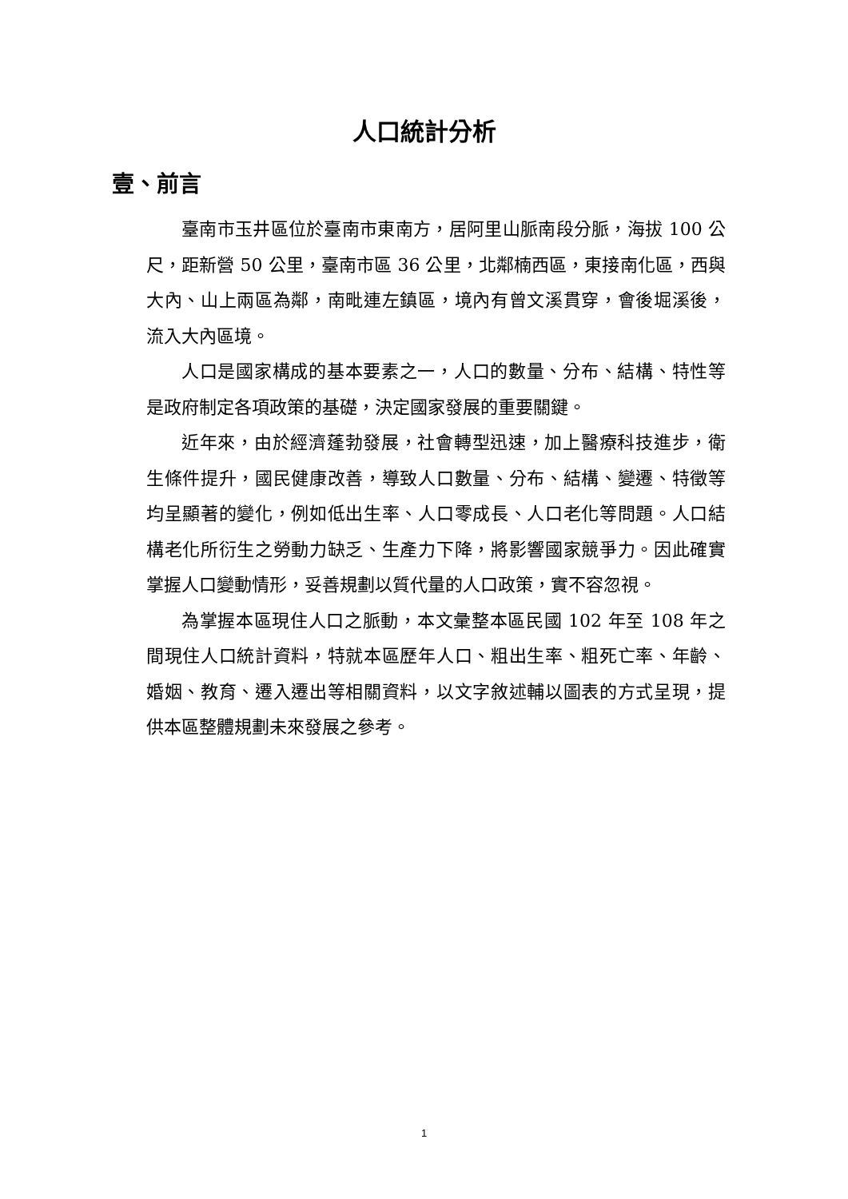人口統計分析
壹、前言
臺南市玉井區位於臺南市東南方，居阿里山脈南段分脈，海拔 100 公尺，距新營 50 公里，臺南市區 36 公里，北鄰楠西區，東接南化區，西與大內、山上兩區為鄰，南毗連左鎮區，境內有曾文溪貫穿，會後堀溪後，流入大內區境。
人口是國家構成的基本要素之一，人口的數量、分布、結構、特性等是政府制定各項政策的基礎，決定國家發展的重要關鍵。
近年來，由於經濟蓬勃發展，社會轉型迅速，加上醫療科技進步，衛生條件提升，國民健康改善，導致人口數量、分布、結構、變遷、特徵等均呈顯著的變化，例如低出生率、人口零成長、人口老化等問題。人口結構老化所衍生之勞動力缺乏、生產力下降，將影響國家競爭力。因此確實掌握人口變動情形，妥善規劃以質代量的人口政策，實不容忽視。
為掌握本區現住人口之脈動，本文彙整本區民國 102 年至 108 年之間現住人口統計資料，特就本區歷年人口、粗出生率、粗死亡率、年齡、婚姻、教育、遷入遷出等相關資料，以文字敘述輔以圖表的方式呈現，提供本區整體規劃未來發展之參考。
1